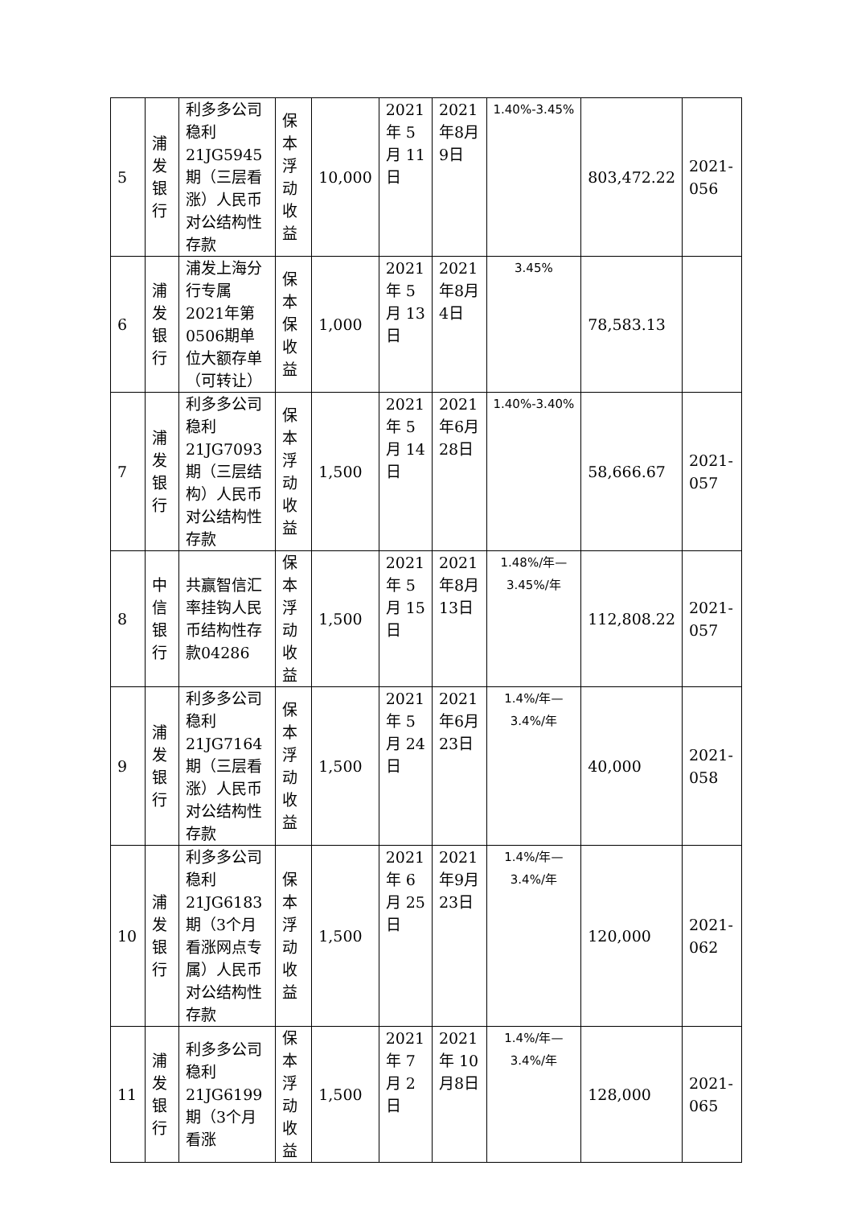| 5 | 浦发银行 | 利多多公司稳利21JG5945期（三层看涨）人民币对公结构性存款 | 保 本浮 动收益 | 10,000 | 2021年 5月 11日 | 2021年8月9日 | 1.40%-3.45% | 803,472.22 | 2021-056 |
| 6 | 浦发银行 | 浦发上海分行专属2021年第0506期单位大额存单（可转让） | 保 本保 收益 | 1,000 | 2021年 5月 13日 | 2021年8月4日 | 3.45% | 78,583.13 | |
| 7 | 浦发银行 | 利多多公司稳利21JG7093期（三层结构）人民币对公结构性存款 | 保 本浮 动收益 | 1,500 | 2021年 5月 14日 | 2021年6月28日 | 1.40%-3.40% | 58,666.67 | 2021-057 |
| 8 | 中信银行 | 共赢智信汇率挂钩人民币结构性存款04286 | 保 本浮 动收益 | 1,500 | 2021年 5月 15日 | 2021年8月13日 | 1.48%/年—3.45%/年 | 112,808.22 | 2021-057 |
| 9 | 浦发银行 | 利多多公司稳利21JG7164期（三层看涨）人民币对公结构性存款 | 保 本浮 动收益 | 1,500 | 2021年 5月 24日 | 2021年6月23日 | 1.4%/年—3.4%/年 | 40,000 | 2021-058 |
| 10 | 浦发银行 | 利多多公司稳利21JG6183期（3个月看涨网点专属）人民币对公结构性存款 | 保 本浮 动收益 | 1,500 | 2021年 6月 25日 | 2021年9月23日 | 1.4%/年—3.4%/年 | 120,000 | 2021-062 |
| 11 | 浦发银行 | 利多多公司稳利21JG6199期（3个月看涨 | 保 本浮 动收益 | 1,500 | 2021年 7月 2日 | 2021年 10月8日 | 1.4%/年—3.4%/年 | 128,000 | 2021-065 |